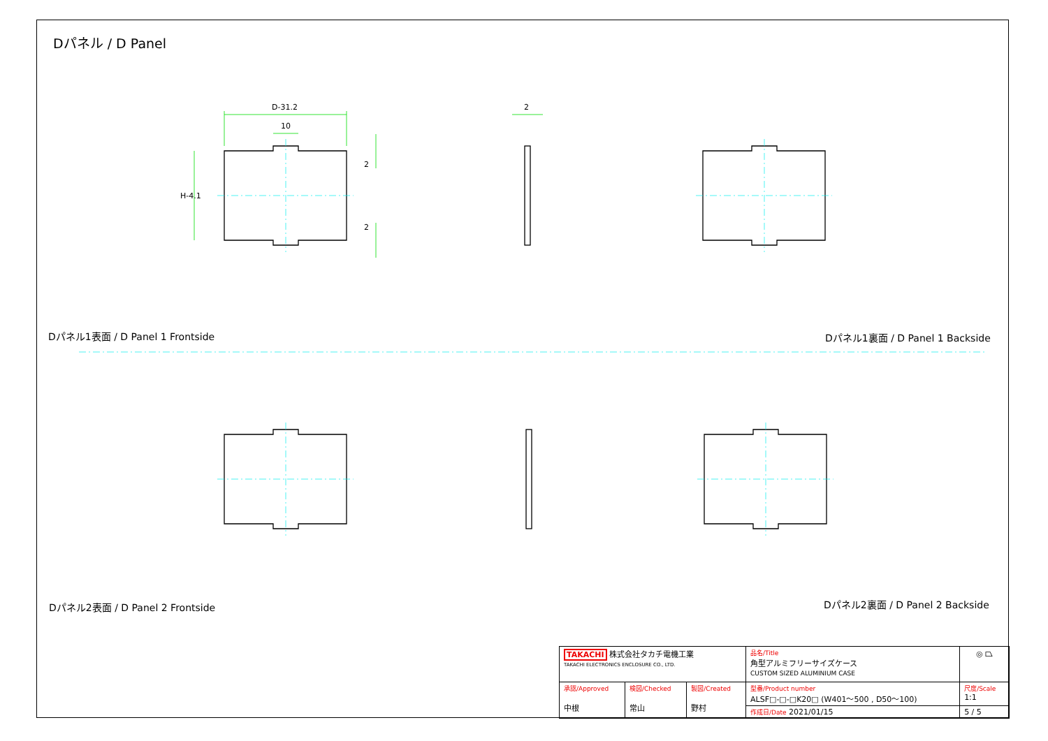Dパネル / D Panel
D-31.2
10
H-4.1
2
2
2
Dパネル1表面 / D Panel 1 Frontside
Dパネル1裏面 / D Panel 1 Backside
Dパネル2表面 / D Panel 2 Frontside
Dパネル2裏面 / D Panel 2 Backside
| TAKACHI 株式会社タカチ電機工業 TAKACHI ELECTRONICS ENCLOSURE CO., LTD. | | | 品名/Title 角型アルミフリーサイズケース CUSTOM SIZED ALUMINIUM CASE | ◎ ⏢ |
| 承認/Approved 中根 | 検図/Checked 常山 | 製図/Created 野村 | 型番/Product number ALSF□-□-□K20□ (W401～500 , D50～100) | 尺度/Scale 1:1 |
| | | | 作成日/Date 2021/01/15 | 5 / 5 |